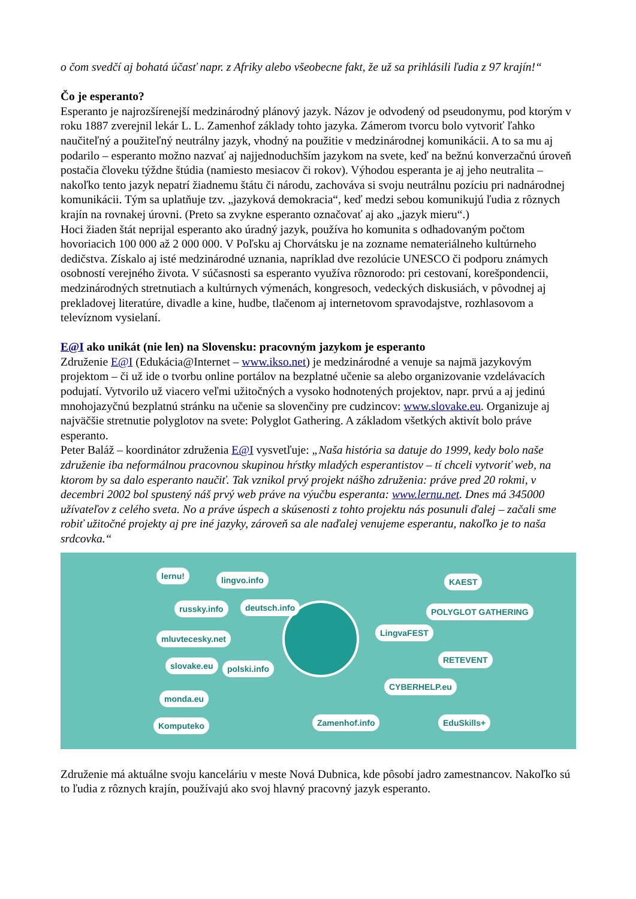o čom svedčí aj bohatá účasť napr. z Afriky alebo všeobecne fakt, že už sa prihlásili ľudia z 97 krajín!“
Čo je esperanto?
Esperanto je najrozšírenejší medzinárodný plánový jazyk. Názov je odvodený od pseudonymu, pod ktorým v roku 1887 zverejnil lekár L. L. Zamenhof základy tohto jazyka. Zámerom tvorcu bolo vytvoriť ľahko naučiteľný a použiteľný neutrálny jazyk, vhodný na použitie v medzinárodnej komunikácii. A to sa mu aj podarilo – esperanto možno nazvať aj najjednoduchším jazykom na svete, keď na bežnú konverzačnú úroveň postačia človeku týždne štúdia (namiesto mesiacov či rokov). Výhodou esperanta je aj jeho neutralita – nakoľko tento jazyk nepatrí žiadnemu štátu či národu, zachováva si svoju neutrálnu pozíciu pri nadnárodnej komunikácii. Tým sa uplatňuje tzv. „jazyková demokracia“, keď medzi sebou komunikujú ľudia z rôznych krajín na rovnakej úrovni. (Preto sa zvykne esperanto označovať aj ako „jazyk mieru“.)
Hoci žiaden štát neprijal esperanto ako úradný jazyk, používa ho komunita s odhadovaným počtom hovoriacich 100 000 až 2 000 000. V Poľsku aj Chorvátsku je na zozname nemateriálneho kultúrneho dedičstva. Získalo aj isté medzinárodné uznania, napríklad dve rezolúcie UNESCO či podporu známych osobností verejného života. V súčasnosti sa esperanto využíva rôznorodo: pri cestovaní, korešpondencii, medzinárodných stretnutiach a kultúrnych výmenách, kongresoch, vedeckých diskusiách, v pôvodnej aj prekladovej literatúre, divadle a kine, hudbe, tlačenom aj internetovom spravodajstve, rozhlasovom a televíznom vysielaní.
E@I ako unikát (nie len) na Slovensku: pracovným jazykom je esperanto
Združenie E@I (Edukácia@Internet – www.ikso.net) je medzinárodné a venuje sa najmä jazykovým projektom – či už ide o tvorbu online portálov na bezplatné učenie sa alebo organizovanie vzdelávacích podujatí. Vytvorilo už viacero veľmi užitočných a vysoko hodnotených projektov, napr. prvú a aj jedinú mnohojazyčnú bezplatnú stránku na učenie sa slovenčiny pre cudzincov: www.slovake.eu. Organizuje aj najväčšie stretnutie polyglotov na svete: Polyglot Gathering. A základom všetkých aktivít bolo práve esperanto.
Peter Baláž – koordinátor združenia E@I vysvetľuje: „Naša história sa datuje do 1999, kedy bolo naše združenie iba neformálnou pracovnou skupinou hŕstky mladých esperantistov – tí chceli vytvoriť web, na ktorom by sa dalo esperanto naučiť. Tak vznikol prvý projekt nášho združenia: práve pred 20 rokmi, v decembri 2002 bol spustený náš prvý web práve na výučbu esperanta: www.lernu.net. Dnes má 345000 užívateľov z celého sveta. No a práve úspech a skúsenosti z tohto projektu nás posunuli ďalej – začali sme robiť užitočné projekty aj pre iné jazyky, zároveň sa ale naďalej venujeme esperantu, nakoľko je to naša srdcovka.“
lernu! lingvo.info
russky.info deutsch.info
mluvtecesky.net
slovake.eu polski.info
monda.eu
Komputeko
LingvaFEST
POLYGLOT GATHERING
RETEVENT
CYBERHELP.eu
EduSkills+
KAEST
Zamenhof.info
Združenie má aktuálne svoju kanceláriu v meste Nová Dubnica, kde pôsobí jadro zamestnancov. Nakoľko sú to ľudia z rôznych krajín, používajú ako svoj hlavný pracovný jazyk esperanto.